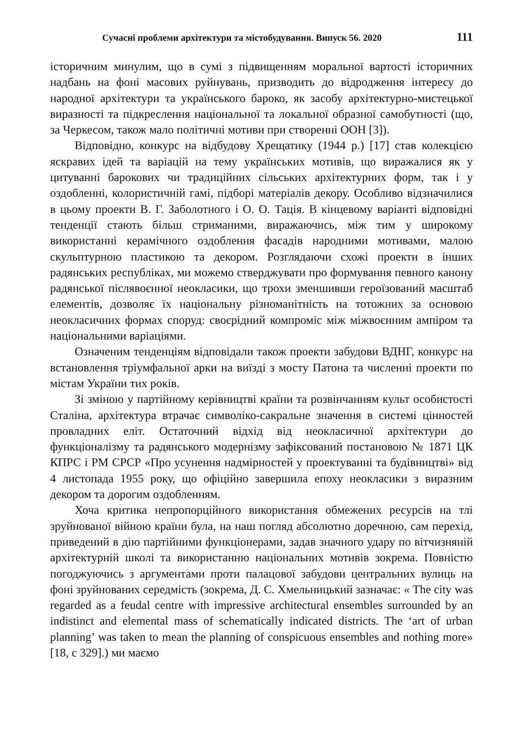Сучасні проблеми архітектури та містобудування. Випуск 56. 2020 111
історичним минулим, що в сумі з підвищенням моральної вартості історичних надбань на фоні масових руйнувань, призводить до відродження інтересу до народної архітектури та українського бароко, як засобу архітектурно-мистецької виразності та підкреслення національної та локальної образної самобутності (що, за Черкесом, також мало політичні мотиви при створенні ООН [3]).
Відповідно, конкурс на відбудову Хрещатику (1944 р.) [17] став колекцією яскравих ідей та варіацій на тему українських мотивів, що виражалися як у цитуванні барокових чи традиційних сільських архітектурних форм, так і у оздобленні, колористичній гамі, підборі матеріалів декору. Особливо відзначилися в цьому проекти В. Г. Заболотного і О. О. Тація. В кінцевому варіанті відповідні тенденції стають більш стриманими, виражаючись, між тим у широкому використанні керамічного оздоблення фасадів народними мотивами, малою скульптурною пластикою та декором. Розглядаючи схожі проекти в інших радянських республіках, ми можемо стверджувати про формування певного канону радянської післявоєнної неокласики, що трохи зменшивши героїзований масштаб елементів, дозволяє їх національну різноманітність на тотожних за основою неокласичних формах споруд: своєрідний компроміс між міжвоєнним ампіром та національними варіаціями.
Означеним тенденціям відповідали також проекти забудови ВДНГ, конкурс на встановлення тріумфальної арки на виїзді з мосту Патона та численні проекти по містам України тих років.
Зі зміною у партійному керівництві країни та розвінчанням культ особистості Сталіна, архітектура втрачає символіко-сакральне значення в системі цінностей провладних еліт. Остаточний відхід від неокласичної архітектури до функціоналізму та радянського модернізму зафіксований постановою № 1871 ЦК КПРС і РМ СРСР «Про усунення надмірностей у проектуванні та будівництві» від 4 листопада 1955 року, що офіційно завершила епоху неокласики з виразним декором та дорогим оздобленням.
Хоча критика непропорційного використання обмежених ресурсів на тлі зруйнованої війною країни була, на наш погляд абсолютно доречною, сам перехід, приведений в дію партійними функціонерами, задав значного удару по вітчизняній архітектурній школі та використанню національних мотивів зокрема. Повністю погоджуючись з аргументами проти палацової забудови центральних вулиць на фоні зруйнованих середмість (зокрема, Д. С. Хмельницький зазначає: « The city was regarded as a feudal centre with impressive architectural ensembles surrounded by an indistinct and elemental mass of schematically indicated districts. The ‘art of urban planning’ was taken to mean the planning of conspicuous ensembles and nothing more» [18, c 329].) ми маємо